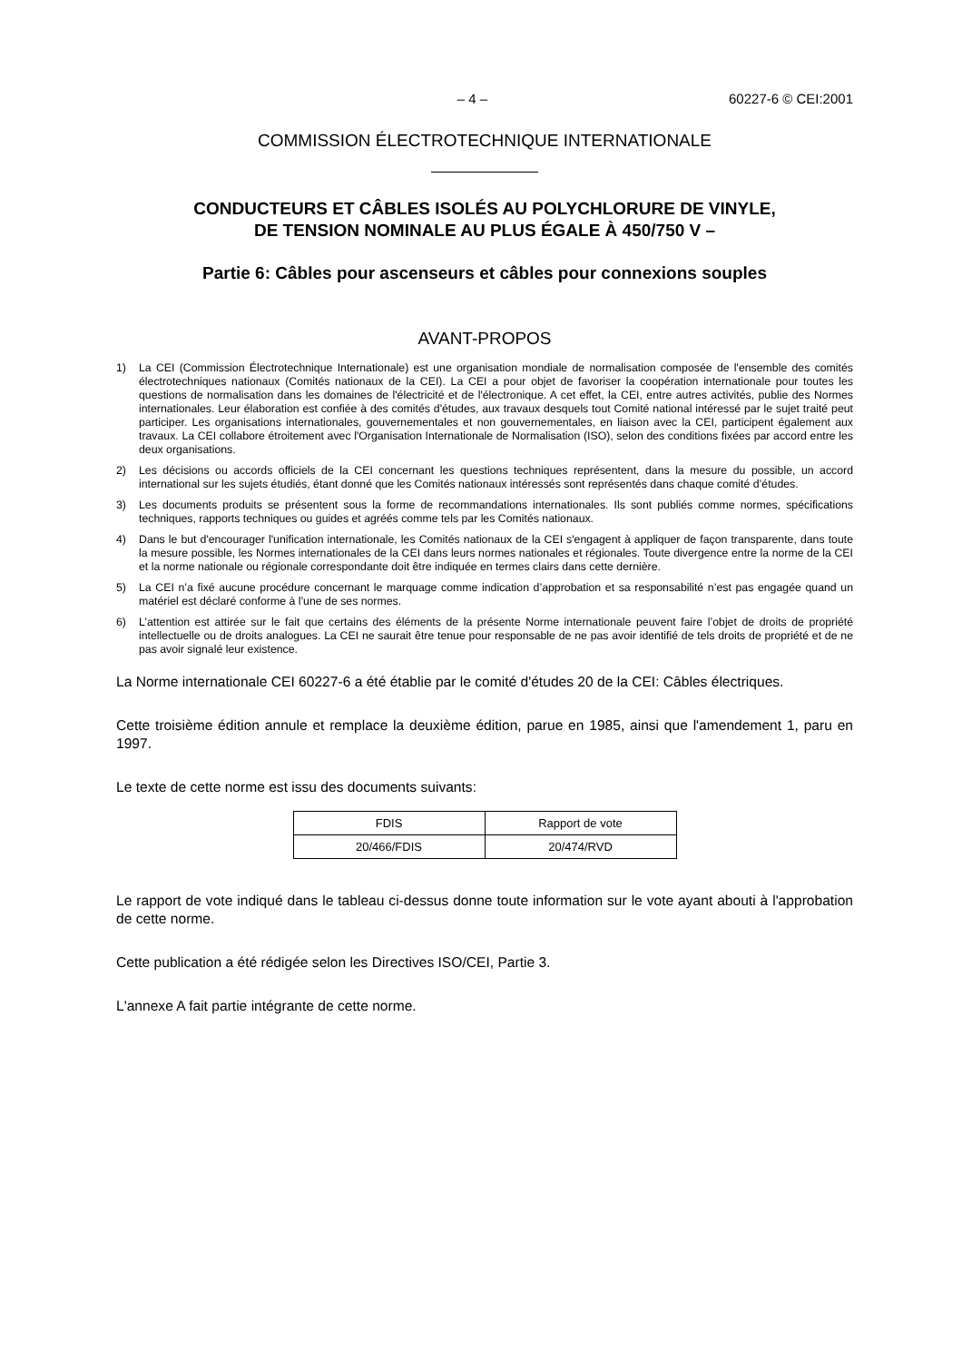– 4 – 60227-6 © CEI:2001
COMMISSION ÉLECTROTECHNIQUE INTERNATIONALE
CONDUCTEURS ET CÂBLES ISOLÉS AU POLYCHLORURE DE VINYLE,
DE TENSION NOMINALE AU PLUS ÉGALE À 450/750 V –
Partie 6: Câbles pour ascenseurs et câbles pour connexions souples
AVANT-PROPOS
1) La CEI (Commission Électrotechnique Internationale) est une organisation mondiale de normalisation composée de l'ensemble des comités électrotechniques nationaux (Comités nationaux de la CEI). La CEI a pour objet de favoriser la coopération internationale pour toutes les questions de normalisation dans les domaines de l'électricité et de l'électronique. A cet effet, la CEI, entre autres activités, publie des Normes internationales. Leur élaboration est confiée à des comités d'études, aux travaux desquels tout Comité national intéressé par le sujet traité peut participer. Les organisations internationales, gouvernementales et non gouvernementales, en liaison avec la CEI, participent également aux travaux. La CEI collabore étroitement avec l'Organisation Internationale de Normalisation (ISO), selon des conditions fixées par accord entre les deux organisations.
2) Les décisions ou accords officiels de la CEI concernant les questions techniques représentent, dans la mesure du possible, un accord international sur les sujets étudiés, étant donné que les Comités nationaux intéressés sont représentés dans chaque comité d’études.
3) Les documents produits se présentent sous la forme de recommandations internationales. Ils sont publiés comme normes, spécifications techniques, rapports techniques ou guides et agréés comme tels par les Comités nationaux.
4) Dans le but d'encourager l'unification internationale, les Comités nationaux de la CEI s'engagent à appliquer de façon transparente, dans toute la mesure possible, les Normes internationales de la CEI dans leurs normes nationales et régionales. Toute divergence entre la norme de la CEI et la norme nationale ou régionale correspondante doit être indiquée en termes clairs dans cette dernière.
5) La CEI n’a fixé aucune procédure concernant le marquage comme indication d’approbation et sa responsabilité n’est pas engagée quand un matériel est déclaré conforme à l’une de ses normes.
6) L’attention est attirée sur le fait que certains des éléments de la présente Norme internationale peuvent faire l’objet de droits de propriété intellectuelle ou de droits analogues. La CEI ne saurait être tenue pour responsable de ne pas avoir identifié de tels droits de propriété et de ne pas avoir signalé leur existence.
La Norme internationale CEI 60227-6 a été établie par le comité d'études 20 de la CEI: Câbles électriques.
Cette troisième édition annule et remplace la deuxième édition, parue en 1985, ainsi que l'amendement 1, paru en 1997.
Le texte de cette norme est issu des documents suivants:
| FDIS | Rapport de vote |
| 20/466/FDIS | 20/474/RVD |
Le rapport de vote indiqué dans le tableau ci-dessus donne toute information sur le vote ayant abouti à l'approbation de cette norme.
Cette publication a été rédigée selon les Directives ISO/CEI, Partie 3.
L'annexe A fait partie intégrante de cette norme.